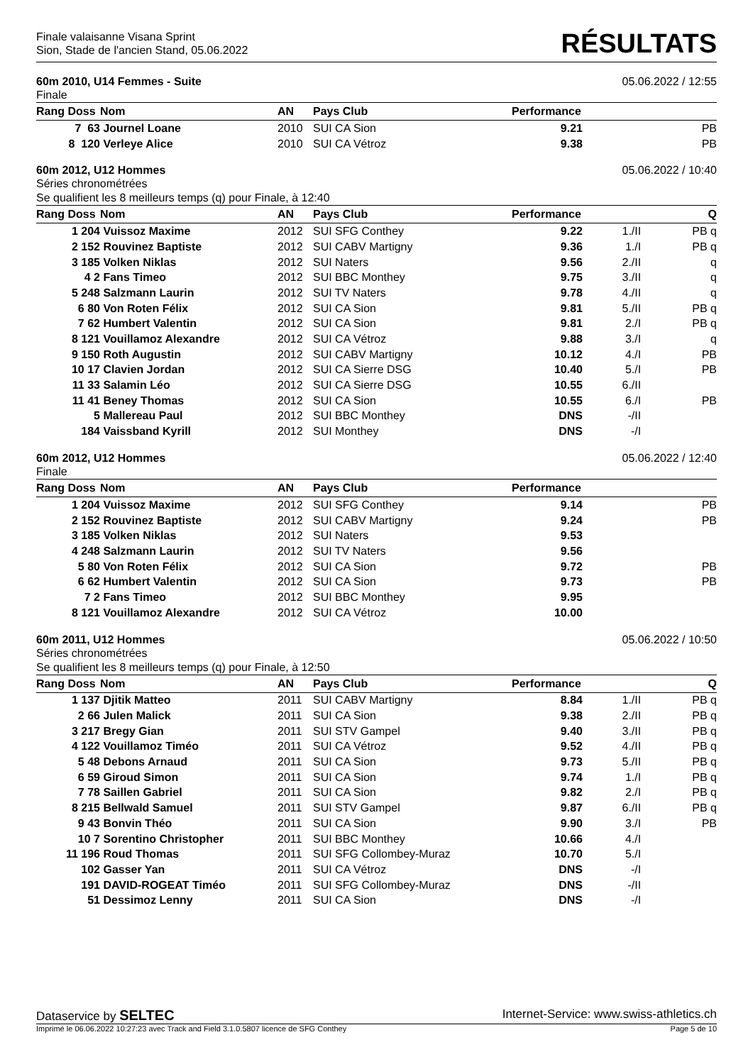Finale valaisanne Visana Sprint
Sion, Stade de l'ancien Stand, 05.06.2022
RÉSULTATS
60m 2010, U14 Femmes - Suite 05.06.2022 / 12:55
Finale
| Rang Doss | Nom | AN | Pays Club | Performance | | |
| --- | --- | --- | --- | --- | --- | --- |
| 7 63 | Journel Loane | 2010 | SUI CA Sion | 9.21 | | PB |
| 8 120 | Verleye Alice | 2010 | SUI CA Vétroz | 9.38 | | PB |
60m 2012, U12 Hommes 05.06.2022 / 10:40
Séries chronométrées
Se qualifient les 8 meilleurs temps (q) pour Finale, à 12:40
| Rang Doss | Nom | AN | Pays Club | Performance | | Q |
| --- | --- | --- | --- | --- | --- | --- |
| 1 204 | Vuissoz Maxime | 2012 | SUI SFG Conthey | 9.22 | 1./II | PB q |
| 2 152 | Rouvinez Baptiste | 2012 | SUI CABV Martigny | 9.36 | 1./I | PB q |
| 3 185 | Volken Niklas | 2012 | SUI Naters | 9.56 | 2./II | q |
| 4 2 | Fans Timeo | 2012 | SUI BBC Monthey | 9.75 | 3./II | q |
| 5 248 | Salzmann Laurin | 2012 | SUI TV Naters | 9.78 | 4./II | q |
| 6 80 | Von Roten Félix | 2012 | SUI CA Sion | 9.81 | 5./II | PB q |
| 7 62 | Humbert Valentin | 2012 | SUI CA Sion | 9.81 | 2./I | PB q |
| 8 121 | Vouillamoz Alexandre | 2012 | SUI CA Vétroz | 9.88 | 3./I | q |
| 9 150 | Roth Augustin | 2012 | SUI CABV Martigny | 10.12 | 4./I | PB |
| 10 17 | Clavien Jordan | 2012 | SUI CA Sierre DSG | 10.40 | 5./I | PB |
| 11 33 | Salamin Léo | 2012 | SUI CA Sierre DSG | 10.55 | 6./II | |
| 11 41 | Beney Thomas | 2012 | SUI CA Sion | 10.55 | 6./I | PB |
| 5 | Mallereau Paul | 2012 | SUI BBC Monthey | DNS | -/II | |
| 184 | Vaissband Kyrill | 2012 | SUI Monthey | DNS | -/I | |
60m 2012, U12 Hommes 05.06.2022 / 12:40
Finale
| Rang Doss | Nom | AN | Pays Club | Performance | | |
| --- | --- | --- | --- | --- | --- | --- |
| 1 204 | Vuissoz Maxime | 2012 | SUI SFG Conthey | 9.14 | | PB |
| 2 152 | Rouvinez Baptiste | 2012 | SUI CABV Martigny | 9.24 | | PB |
| 3 185 | Volken Niklas | 2012 | SUI Naters | 9.53 | | |
| 4 248 | Salzmann Laurin | 2012 | SUI TV Naters | 9.56 | | |
| 5 80 | Von Roten Félix | 2012 | SUI CA Sion | 9.72 | | PB |
| 6 62 | Humbert Valentin | 2012 | SUI CA Sion | 9.73 | | PB |
| 7 2 | Fans Timeo | 2012 | SUI BBC Monthey | 9.95 | | |
| 8 121 | Vouillamoz Alexandre | 2012 | SUI CA Vétroz | 10.00 | | |
60m 2011, U12 Hommes 05.06.2022 / 10:50
Séries chronométrées
Se qualifient les 8 meilleurs temps (q) pour Finale, à 12:50
| Rang Doss | Nom | AN | Pays Club | Performance | | Q |
| --- | --- | --- | --- | --- | --- | --- |
| 1 137 | Djitik Matteo | 2011 | SUI CABV Martigny | 8.84 | 1./II | PB q |
| 2 66 | Julen Malick | 2011 | SUI CA Sion | 9.38 | 2./II | PB q |
| 3 217 | Bregy Gian | 2011 | SUI STV Gampel | 9.40 | 3./II | PB q |
| 4 122 | Vouillamoz Timéo | 2011 | SUI CA Vétroz | 9.52 | 4./II | PB q |
| 5 48 | Debons Arnaud | 2011 | SUI CA Sion | 9.73 | 5./II | PB q |
| 6 59 | Giroud Simon | 2011 | SUI CA Sion | 9.74 | 1./I | PB q |
| 7 78 | Saillen Gabriel | 2011 | SUI CA Sion | 9.82 | 2./I | PB q |
| 8 215 | Bellwald Samuel | 2011 | SUI STV Gampel | 9.87 | 6./II | PB q |
| 9 43 | Bonvin Théo | 2011 | SUI CA Sion | 9.90 | 3./I | PB |
| 10 7 | Sorentino Christopher | 2011 | SUI BBC Monthey | 10.66 | 4./I | |
| 11 196 | Roud Thomas | 2011 | SUI SFG Collombey-Muraz | 10.70 | 5./I | |
| 102 | Gasser Yan | 2011 | SUI CA Vétroz | DNS | -/I | |
| 191 | DAVID-ROGEAT Timéo | 2011 | SUI SFG Collombey-Muraz | DNS | -/II | |
| 51 | Dessimoz Lenny | 2011 | SUI CA Sion | DNS | -/I | |
Dataservice by SELTEC Internet-Service: www.swiss-athletics.ch
Imprimé le 06.06.2022 10:27:23 avec Track and Field 3.1.0.5807 licence de SFG Conthey Page 5 de 10